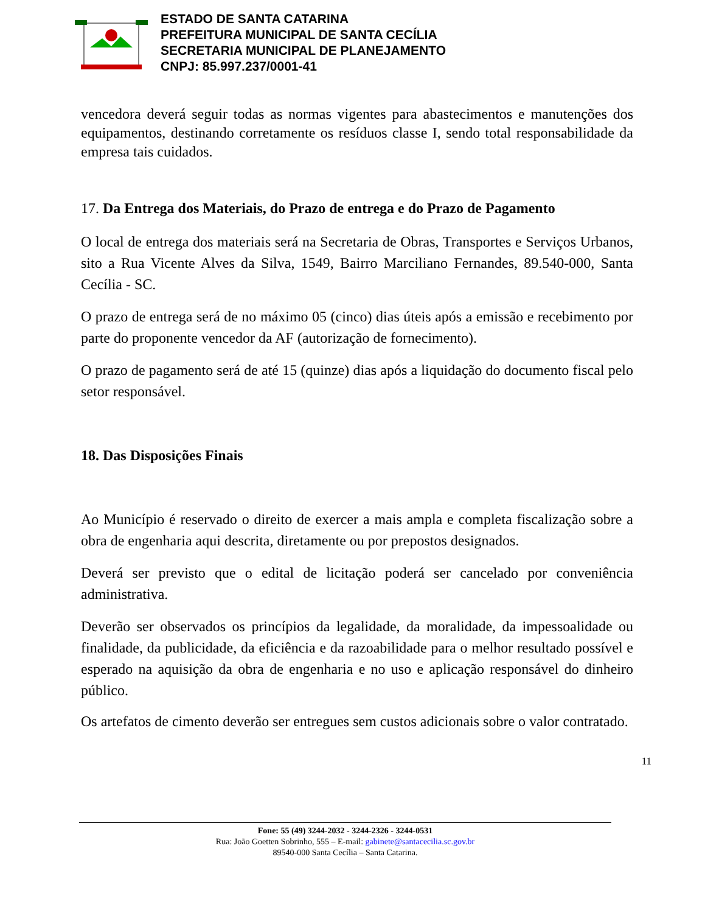ESTADO DE SANTA CATARINA
PREFEITURA MUNICIPAL DE SANTA CECÍLIA
SECRETARIA MUNICIPAL DE PLANEJAMENTO
CNPJ: 85.997.237/0001-41
vencedora deverá seguir todas as normas vigentes para abastecimentos e manutenções dos equipamentos, destinando corretamente os resíduos classe I, sendo total responsabilidade da empresa tais cuidados.
17. Da Entrega dos Materiais, do Prazo de entrega e do Prazo de Pagamento
O local de entrega dos materiais será na Secretaria de Obras, Transportes e Serviços Urbanos, sito a Rua Vicente Alves da Silva, 1549, Bairro Marciliano Fernandes, 89.540-000, Santa Cecília - SC.
O prazo de entrega será de no máximo 05 (cinco) dias úteis após a emissão e recebimento por parte do proponente vencedor da AF (autorização de fornecimento).
O prazo de pagamento será de até 15 (quinze) dias após a liquidação do documento fiscal pelo setor responsável.
18. Das Disposições Finais
Ao Município é reservado o direito de exercer a mais ampla e completa fiscalização sobre a obra de engenharia aqui descrita, diretamente ou por prepostos designados.
Deverá ser previsto que o edital de licitação poderá ser cancelado por conveniência administrativa.
Deverão ser observados os princípios da legalidade, da moralidade, da impessoalidade ou finalidade, da publicidade, da eficiência e da razoabilidade para o melhor resultado possível e esperado na aquisição da obra de engenharia e no uso e aplicação responsável do dinheiro público.
Os artefatos de cimento deverão ser entregues sem custos adicionais sobre o valor contratado.
11
Fone: 55 (49) 3244-2032 - 3244-2326 - 3244-0531
Rua: João Goetten Sobrinho, 555 – E-mail: gabinete@santacecilia.sc.gov.br
89540-000 Santa Cecília – Santa Catarina.